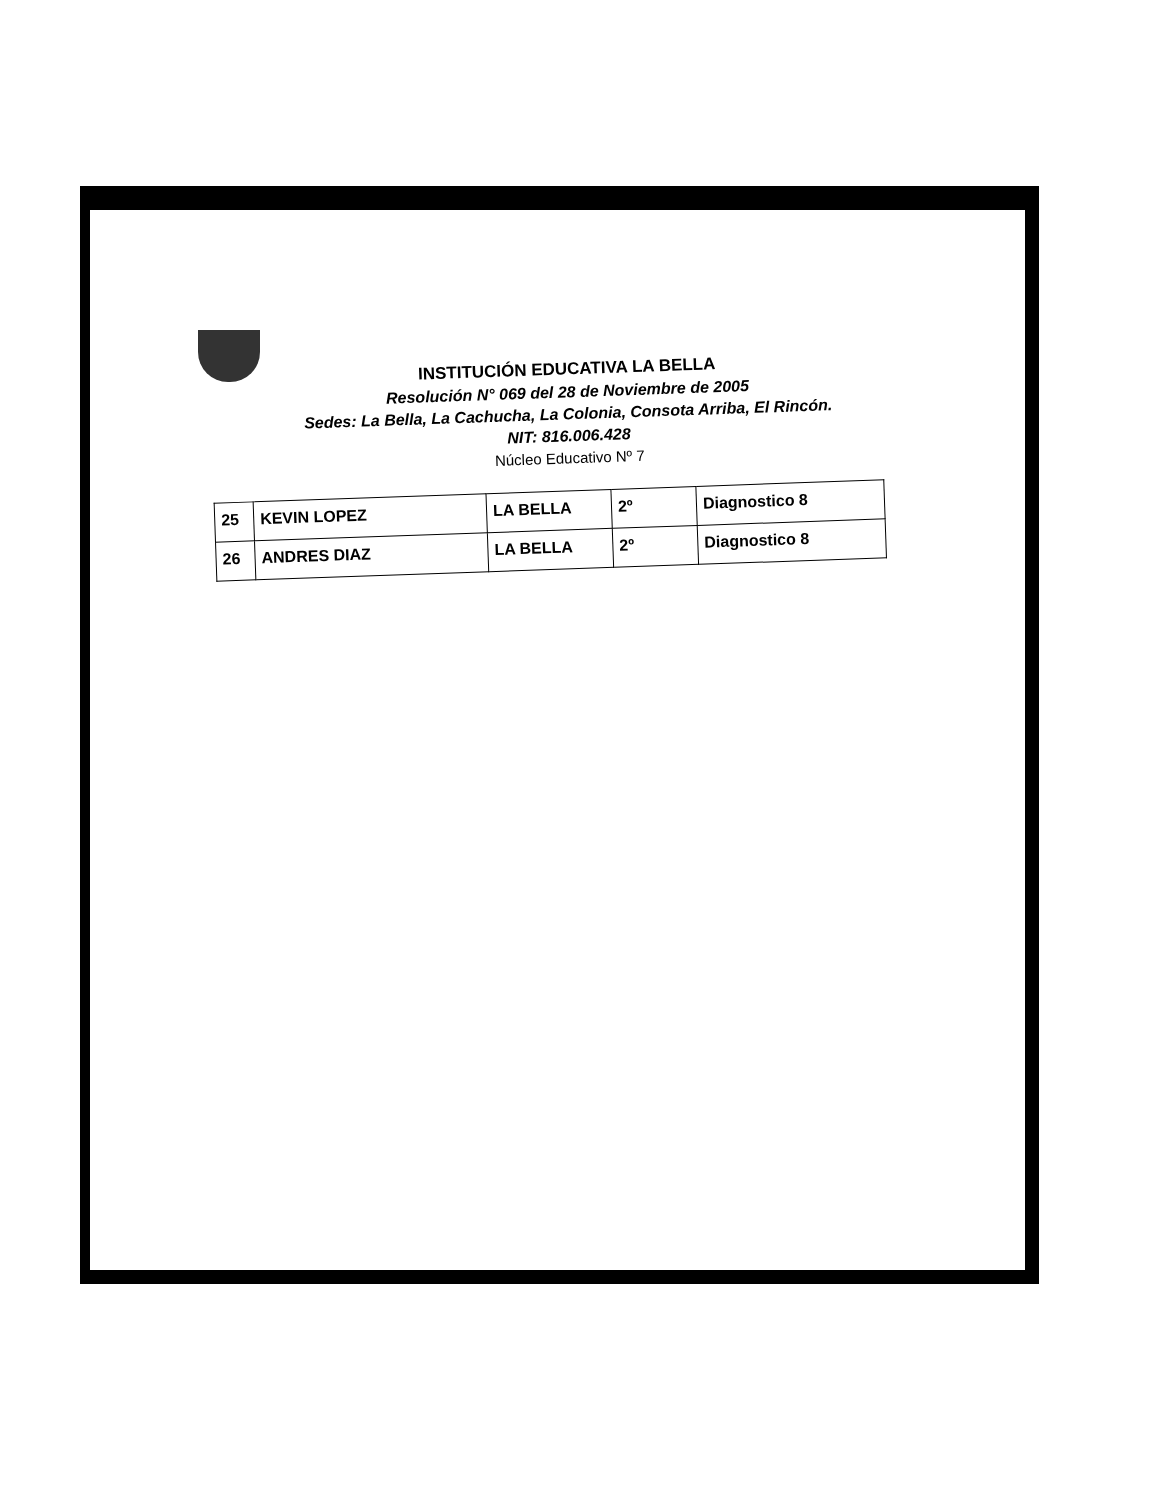INSTITUCIÓN EDUCATIVA LA BELLA
Resolución N° 069 del 28 de Noviembre de 2005
Sedes: La Bella, La Cachucha, La Colonia, Consota Arriba, El Rincón.
NIT: 816.006.428
Núcleo Educativo Nº 7
| 25 | KEVIN LOPEZ | LA BELLA | 2º | Diagnostico 8 |
| 26 | ANDRES DIAZ | LA BELLA | 2º | Diagnostico 8 |